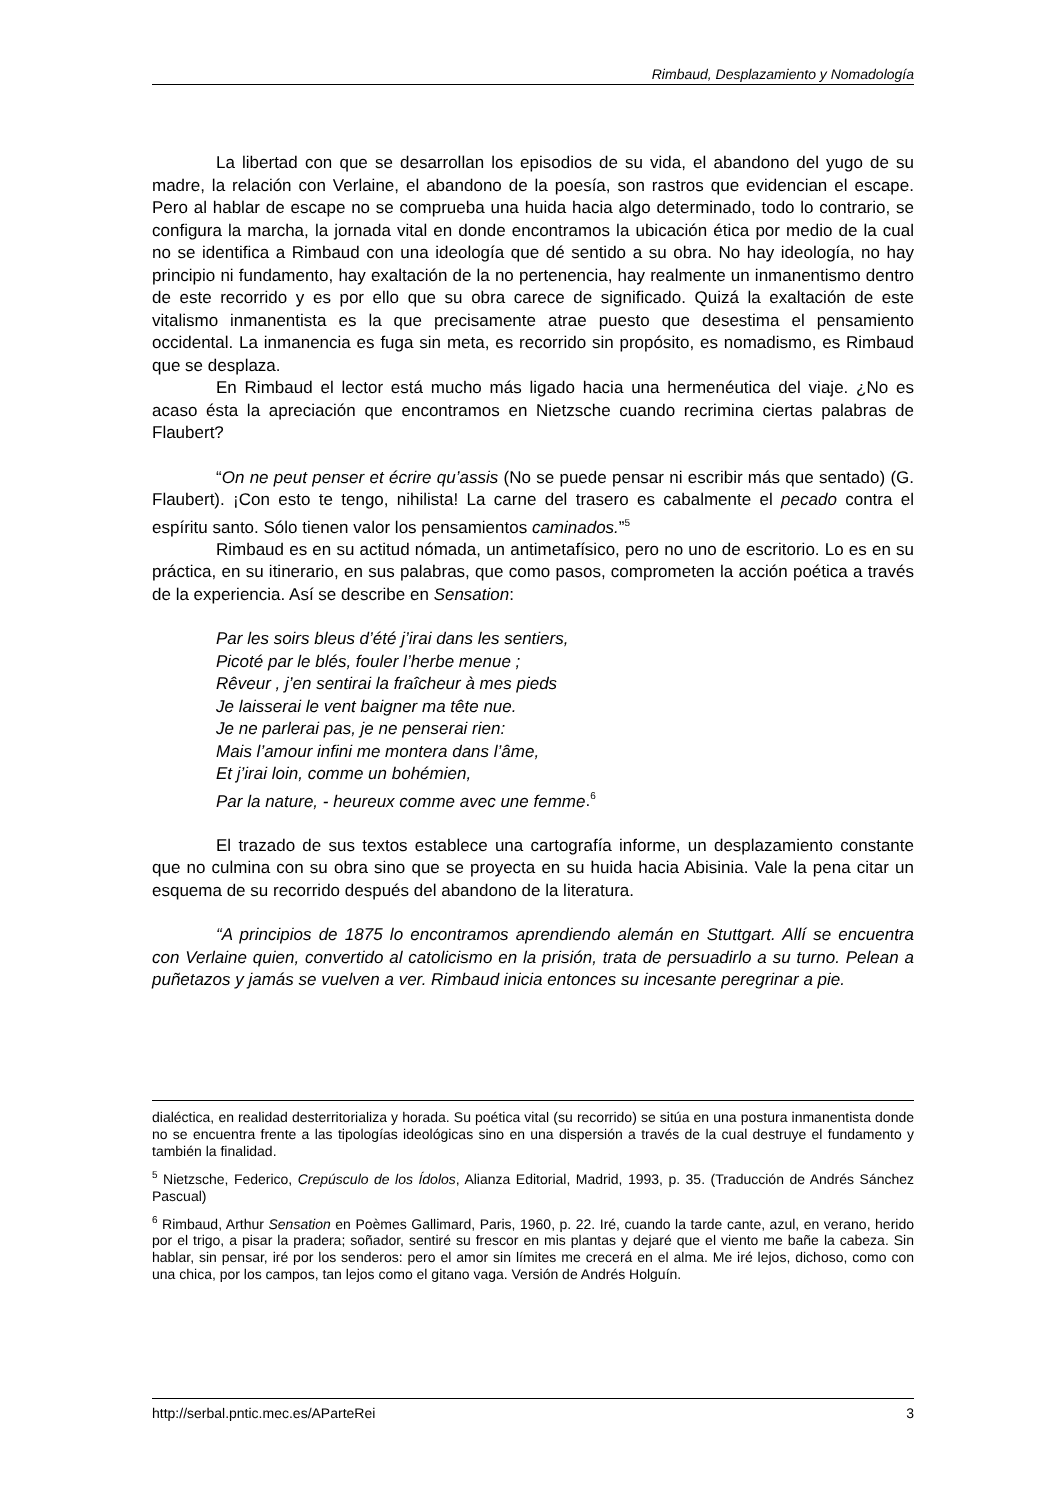Rimbaud, Desplazamiento y Nomadología
La libertad con que se desarrollan los episodios de su vida, el abandono del yugo de su madre, la relación con Verlaine, el abandono de la poesía, son rastros que evidencian el escape. Pero al hablar de escape no se comprueba una huida hacia algo determinado, todo lo contrario, se configura la marcha, la jornada vital en donde encontramos la ubicación ética por medio de la cual no se identifica a Rimbaud con una ideología que dé sentido a su obra. No hay ideología, no hay principio ni fundamento, hay exaltación de la no pertenencia, hay realmente un inmanentismo dentro de este recorrido y es por ello que su obra carece de significado. Quizá la exaltación de este vitalismo inmanentista es la que precisamente atrae puesto que desestima el pensamiento occidental. La inmanencia es fuga sin meta, es recorrido sin propósito, es nomadismo, es Rimbaud que se desplaza.
En Rimbaud el lector está mucho más ligado hacia una hermenéutica del viaje. ¿No es acaso ésta la apreciación que encontramos en Nietzsche cuando recrimina ciertas palabras de Flaubert?
“On ne peut penser et écrire qu’assis (No se puede pensar ni escribir más que sentado) (G. Flaubert). ¡Con esto te tengo, nihilista! La carne del trasero es cabalmente el pecado contra el espíritu santo. Sólo tienen valor los pensamientos caminados.”<sup>5</sup>
Rimbaud es en su actitud nómada, un antimetafísico, pero no uno de escritorio. Lo es en su práctica, en su itinerario, en sus palabras, que como pasos, comprometen la acción poética a través de la experiencia. Así se describe en Sensation:
Par les soirs bleus d’été j’irai dans les sentiers,
Picoté par le blés, fouler l’herbe menue ;
Rêveur , j’en sentirai la fraîcheur à mes pieds
Je laisserai le vent baigner ma tête nue.
Je ne parlerai pas, je ne penserai rien:
Mais l’amour infini me montera dans l’âme,
Et j’irai loin, comme un bohémien,
Par la nature, - heureux comme avec une femme.<sup>6</sup>
El trazado de sus textos establece una cartografía informe, un desplazamiento constante que no culmina con su obra sino que se proyecta en su huida hacia Abisinia. Vale la pena citar un esquema de su recorrido después del abandono de la literatura.
“A principios de 1875 lo encontramos aprendiendo alemán en Stuttgart. Allí se encuentra con Verlaine quien, convertido al catolicismo en la prisión, trata de persuadirlo a su turno. Pelean a puñetazos y jamás se vuelven a ver. Rimbaud inicia entonces su incesante peregrinar a pie.
dialéctica, en realidad desterritorializa y horada. Su poética vital (su recorrido) se sitúa en una postura inmanentista donde no se encuentra frente a las tipologías ideológicas sino en una dispersión a través de la cual destruye el fundamento y también la finalidad.
<sup>5</sup> Nietzsche, Federico, Crepúsculo de los Ídolos, Alianza Editorial, Madrid, 1993, p. 35. (Traducción de Andrés Sánchez Pascual)
<sup>6</sup> Rimbaud, Arthur Sensation en Poèmes Gallimard, Paris, 1960, p. 22. Iré, cuando la tarde cante, azul, en verano, herido por el trigo, a pisar la pradera; soñador, sentiré su frescor en mis plantas y dejaré que el viento me bañe la cabeza. Sin hablar, sin pensar, iré por los senderos: pero el amor sin límites me crecerá en el alma. Me iré lejos, dichoso, como con una chica, por los campos, tan lejos como el gitano vaga. Versión de Andrés Holguín.
http://serbal.pntic.mec.es/AParteRei 3